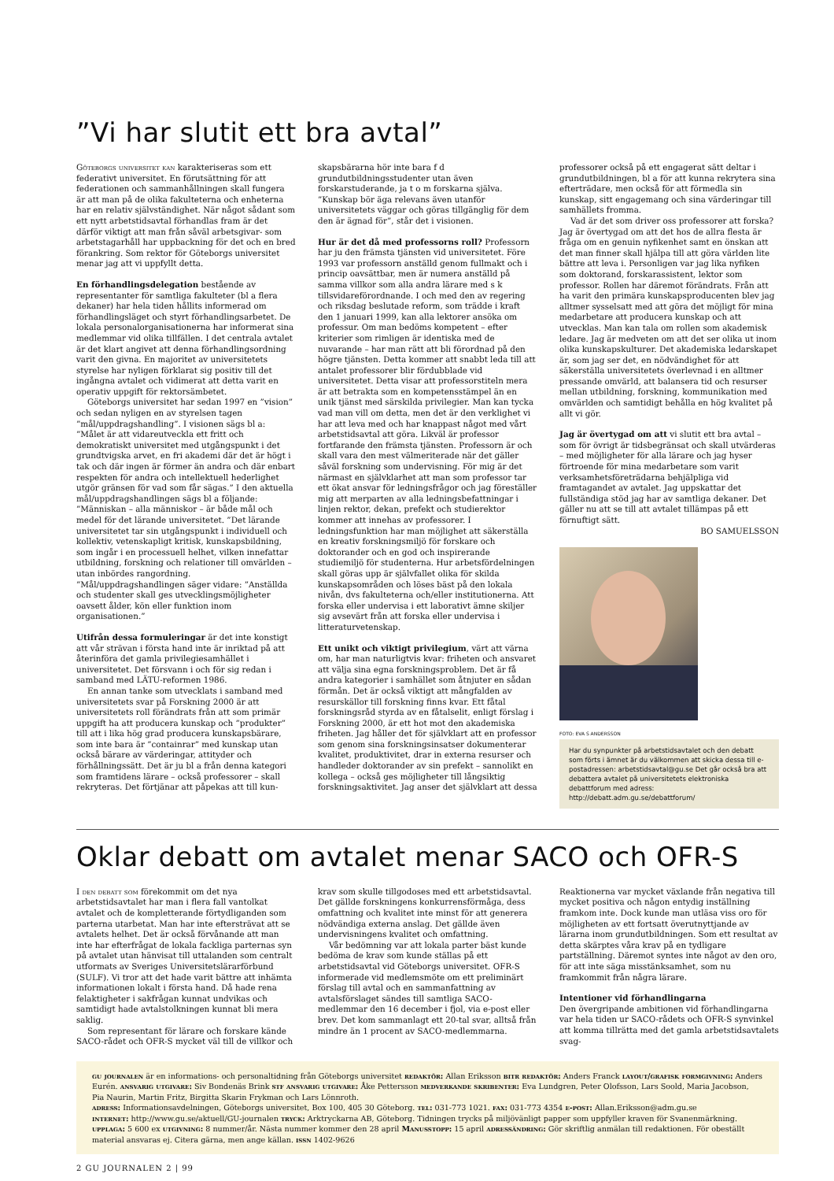”Vi har slutit ett bra avtal”
Göteborgs universitet kan karakteriseras som ett federativt universitet. En förutsättning för att federationen och sammanhållningen skall fungera är att man på de olika fakulteterna och enheterna har en relativ självständighet. När något sådant som ett nytt arbetstidsavtal förhandlas fram är det därför viktigt att man från såväl arbetsgivar- som arbetstagarhåll har uppbackning för det och en bred förankring. Som rektor för Göteborgs universitet menar jag att vi uppfyllt detta.
En förhandlingsdelegation bestående av representanter för samtliga fakulteter (bl a flera dekaner) har hela tiden hållits informerad om förhandlingsläget och styrt förhandlingsarbetet. De lokala personalorganisationerna har informerat sina medlemmar vid olika tillfällen. I det centrala avtalet är det klart angivet att denna förhandlingsordning varit den givna. En majoritet av universitetets styrelse har nyligen förklarat sig positiv till det ingångna avtalet och vidimerat att detta varit en operativ uppgift för rektorsämbetet.
Göteborgs universitet har sedan 1997 en ”vision” och sedan nyligen en av styrelsen tagen ”mål/uppdragshandling”. I visionen sägs bl a: ”Målet är att vidareutveckla ett fritt och demokratiskt universitet med utgångspunkt i det grundtvigska arvet, en fri akademi där det är högt i tak och där ingen är förmer än andra och där enbart respekten för andra och intellektuell hederlighet utgör gränsen för vad som får sägas.” I den aktuella mål/uppdragshandlingen sägs bl a följande: ”Människan – alla människor – är både mål och medel för det lärande universitetet. ”Det lärande universitetet tar sin utgångspunkt i individuell och kollektiv, vetenskapligt kritisk, kunskapsbildning, som ingår i en processuell helhet, vilken innefattar utbildning, forskning och relationer till omvärlden – utan inbördes rangordning. ”Mål/uppdragshandlingen säger vidare: ”Anställda och studenter skall ges utvecklingsmöjligheter oavsett ålder, kön eller funktion inom organisationen.”
Utifrån dessa formuleringar är det inte konstigt att vår strävan i första hand inte är inriktad på att återinföra det gamla privilegiesamhället i universitetet. Det försvann i och för sig redan i samband med LÄTU-reformen 1986.
En annan tanke som utvecklats i samband med universitetets svar på Forskning 2000 är att universitetets roll förändrats från att som primär uppgift ha att producera kunskap och ”produkter” till att i lika hög grad producera kunskapsbärare, som inte bara är ”containrar” med kunskap utan också bärare av värderingar, attityder och förhållningssätt. Det är ju bl a från denna kategori som framtidens lärare – också professorer – skall rekryteras. Det förtjänar att påpekas att till kun-
skapsbärarna hör inte bara f d grundutbildningsstudenter utan även forskarstuderande, ja t o m forskarna själva. ”Kunskap bör äga relevans även utanför universitetets väggar och göras tillgänglig för dem den är ägnad för”, står det i visionen.
Hur är det då med professorns roll? Professorn har ju den främsta tjänsten vid universitetet. Före 1993 var professorn anställd genom fullmakt och i princip oavsättbar, men är numera anställd på samma villkor som alla andra lärare med s k tillsvidareförordnande. I och med den av regering och riksdag beslutade reform, som trädde i kraft den 1 januari 1999, kan alla lektorer ansöka om professur. Om man bedöms kompetent – efter kriterier som rimligen är identiska med de nuvarande – har man rätt att bli förordnad på den högre tjänsten. Detta kommer att snabbt leda till att antalet professorer blir fördubblade vid universitetet. Detta visar att professorstiteln mera är att betrakta som en kompetensstämpel än en unik tjänst med särskilda privilegier. Man kan tycka vad man vill om detta, men det är den verklighet vi har att leva med och har knappast något med vårt arbetstidsavtal att göra. Likväl är professor fortfarande den främsta tjänsten. Professorn är och skall vara den mest välmeriterade när det gäller såväl forskning som undervisning. För mig är det närmast en självklarhet att man som professor tar ett ökat ansvar för ledningsfrågor och jag föreställer mig att merparten av alla ledningsbefattningar i linjen rektor, dekan, prefekt och studierektor kommer att innehas av professorer. I ledningsfunktion har man möjlighet att säkerställa en kreativ forskningsmiljö för forskare och doktorander och en god och inspirerande studiemiljö för studenterna. Hur arbetsfördelningen skall göras upp är självfallet olika för skilda kunskapsområden och löses bäst på den lokala nivån, dvs fakulteterna och/eller institutionerna. Att forska eller undervisa i ett laborativt ämne skiljer sig avsevärt från att forska eller undervisa i litteraturvetenskap.
Ett unikt och viktigt privilegium, värt att värna om, har man naturligtvis kvar: friheten och ansvaret att välja sina egna forskningsproblem. Det är få andra kategorier i samhället som åtnjuter en sådan förmån. Det är också viktigt att mångfalden av resurskällor till forskning finns kvar. Ett fåtal forskningsråd styrda av en fåtalselit, enligt förslag i Forskning 2000, är ett hot mot den akademiska friheten. Jag håller det för självklart att en professor som genom sina forskningsinsatser dokumenterar kvalitet, produktivitet, drar in externa resurser och handleder doktorander av sin prefekt – sannolikt en kollega – också ges möjligheter till långsiktig forskningsaktivitet. Jag anser det självklart att dessa
professorer också på ett engagerat sätt deltar i grundutbildningen, bl a för att kunna rekrytera sina efterträdare, men också för att förmedla sin kunskap, sitt engagemang och sina värderingar till samhällets fromma.
Vad är det som driver oss professorer att forska? Jag är övertygad om att det hos de allra flesta är fråga om en genuin nyfikenhet samt en önskan att det man finner skall hjälpa till att göra världen lite bättre att leva i. Personligen var jag lika nyfiken som doktorand, forskarassistent, lektor som professor. Rollen har däremot förändrats. Från att ha varit den primära kunskapsproducenten blev jag alltmer sysselsatt med att göra det möjligt för mina medarbetare att producera kunskap och att utvecklas. Man kan tala om rollen som akademisk ledare. Jag är medveten om att det ser olika ut inom olika kunskapskulturer. Det akademiska ledarskapet är, som jag ser det, en nödvändighet för att säkerställa universitetets överlevnad i en alltmer pressande omvärld, att balansera tid och resurser mellan utbildning, forskning, kommunikation med omvärlden och samtidigt behålla en hög kvalitet på allt vi gör.
Jag är övertygad om att vi slutit ett bra avtal – som för övrigt är tidsbegränsat och skall utvärderas – med möjligheter för alla lärare och jag hyser förtroende för mina medarbetare som varit verksamhetsföreträdarna behjälpliga vid framtagandet av avtalet. Jag uppskattar det fullständiga stöd jag har av samtliga dekaner. Det gäller nu att se till att avtalet tillämpas på ett förnuftigt sätt.
BO SAMUELSSON
FOTO: EVA S ANDERSSON
Har du synpunkter på arbetstidsavtalet och den debatt som förts i ämnet är du välkommen att skicka dessa till e-postadressen: arbetstidsavtal@gu.se Det går också bra att debattera avtalet på universitetets elektroniska debattforum med adress: http://debatt.adm.gu.se/debattforum/
Oklar debatt om avtalet menar SACO och OFR-S
I den debatt som förekommit om det nya arbetstidsavtalet har man i flera fall vantolkat avtalet och de kompletterande förtydliganden som parterna utarbetat. Man har inte eftersträvat att se avtalets helhet. Det är också förvånande att man inte har efterfrågat de lokala fackliga parternas syn på avtalet utan hänvisat till uttalanden som centralt utformats av Sveriges Universitetslärarförbund (SULF). Vi tror att det hade varit bättre att inhämta informationen lokalt i första hand. Då hade rena felaktigheter i sakfrågan kunnat undvikas och samtidigt hade avtalstolkningen kunnat bli mera saklig.
Som representant för lärare och forskare kände SACO-rådet och OFR-S mycket väl till de villkor och
krav som skulle tillgodoses med ett arbetstidsavtal. Det gällde forskningens konkurrensförmåga, dess omfattning och kvalitet inte minst för att generera nödvändiga externa anslag. Det gällde även undervisningens kvalitet och omfattning.
Vår bedömning var att lokala parter bäst kunde bedöma de krav som kunde ställas på ett arbetstidsavtal vid Göteborgs universitet. OFR-S informerade vid medlemsmöte om ett preliminärt förslag till avtal och en sammanfattning av avtalsförslaget sändes till samtliga SACO-medlemmar den 16 december i fjol, via e-post eller brev. Det kom sammanlagt ett 20-tal svar, alltså från mindre än 1 procent av SACO-medlemmarna.
Reaktionerna var mycket växlande från negativa till mycket positiva och någon entydig inställning framkom inte. Dock kunde man utläsa viss oro för möjligheten av ett fortsatt överutnyttjande av lärarna inom grundutbildningen. Som ett resultat av detta skärptes våra krav på en tydligare partställning. Däremot syntes inte något av den oro, för att inte säga misstänksamhet, som nu framkommit från några lärare.
Intentioner vid förhandlingarna
Den övergripande ambitionen vid förhandlingarna var hela tiden ur SACO-rådets och OFR-S synvinkel att komma tillrätta med det gamla arbetstidsavtalets svag-
gu journalen är en informations- och personaltidning från Göteborgs universitet redaktör: Allan Eriksson bitr redaktör: Anders Franck layout/grafisk formgivning: Anders Eurén. ansvarig utgivare: Siv Bondenäs Brink stf ansvarig utgivare: Åke Pettersson medverkande skribenter: Eva Lundgren, Peter Olofsson, Lars Soold, Maria Jacobson, Pia Naurin, Martin Fritz, Birgitta Skarin Frykman och Lars Lönnroth.
adress: Informationsavdelningen, Göteborgs universitet, Box 100, 405 30 Göteborg. tel: 031-773 1021. fax: 031-773 4354 e-post: Allan.Eriksson@adm.gu.se
internet: http://www.gu.se/aktuell/GU-journalen tryck: Arktryckarna AB, Göteborg. Tidningen trycks på miljövänligt papper som uppfyller kraven för Svanenmärkning. upplaga: 5 600 ex utgivning: 8 nummer/år. Nästa nummer kommer den 28 april Manusstopp: 15 april adressändring: Gör skriftlig anmälan till redaktionen. För obeställt material ansvaras ej. Citera gärna, men ange källan. issn 1402-9626
2 GU JOURNALEN 2 | 99